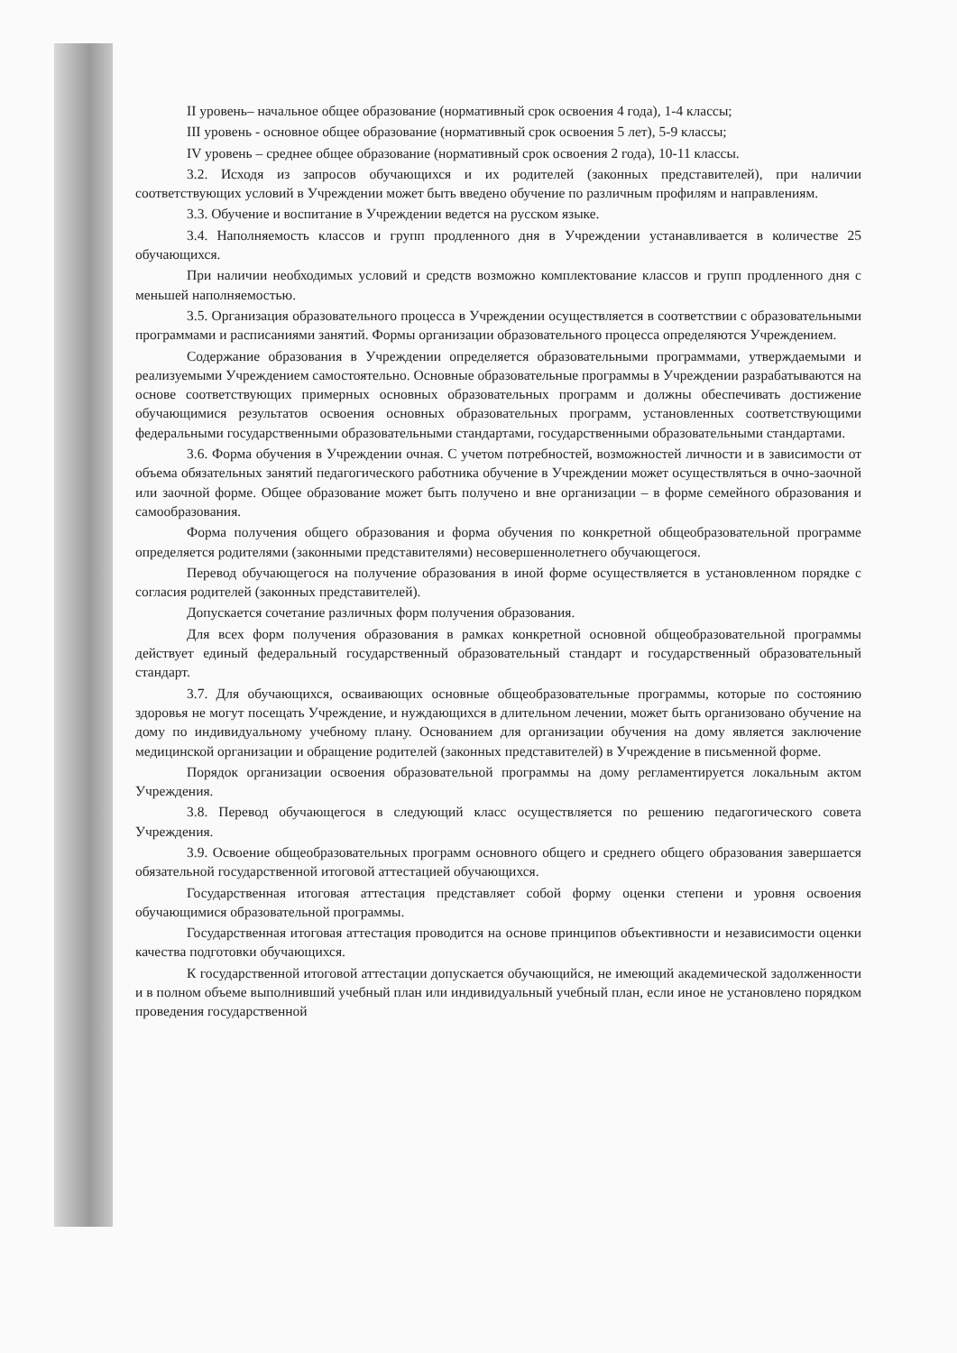II уровень– начальное общее образование (нормативный срок освоения 4 года), 1-4 классы;
III уровень - основное общее образование (нормативный срок освоения 5 лет), 5-9 классы;
IV уровень – среднее общее образование (нормативный срок освоения 2 года), 10-11 классы.
3.2. Исходя из запросов обучающихся и их родителей (законных представителей), при наличии соответствующих условий в Учреждении может быть введено обучение по различным профилям и направлениям.
3.3. Обучение и воспитание в Учреждении ведется на русском языке.
3.4. Наполняемость классов и групп продленного дня в Учреждении устанавливается в количестве 25 обучающихся.
При наличии необходимых условий и средств возможно комплектование классов и групп продленного дня с меньшей наполняемостью.
3.5. Организация образовательного процесса в Учреждении осуществляется в соответствии с образовательными программами и расписаниями занятий. Формы организации образовательного процесса определяются Учреждением.
Содержание образования в Учреждении определяется образовательными программами, утверждаемыми и реализуемыми Учреждением самостоятельно. Основные образовательные программы в Учреждении разрабатываются на основе соответствующих примерных основных образовательных программ и должны обеспечивать достижение обучающимися результатов освоения основных образовательных программ, установленных соответствующими федеральными государственными образовательными стандартами, государственными образовательными стандартами.
3.6. Форма обучения в Учреждении очная. С учетом потребностей, возможностей личности и в зависимости от объема обязательных занятий педагогического работника обучение в Учреждении может осуществляться в очно-заочной или заочной форме. Общее образование может быть получено и вне организации – в форме семейного образования и самообразования.
Форма получения общего образования и форма обучения по конкретной общеобразовательной программе определяется родителями (законными представителями) несовершеннолетнего обучающегося.
Перевод обучающегося на получение образования в иной форме осуществляется в установленном порядке с согласия родителей (законных представителей).
Допускается сочетание различных форм получения образования.
Для всех форм получения образования в рамках конкретной основной общеобразовательной программы действует единый федеральный государственный образовательный стандарт и государственный образовательный стандарт.
3.7. Для обучающихся, осваивающих основные общеобразовательные программы, которые по состоянию здоровья не могут посещать Учреждение, и нуждающихся в длительном лечении, может быть организовано обучение на дому по индивидуальному учебному плану. Основанием для организации обучения на дому является заключение медицинской организации и обращение родителей (законных представителей) в Учреждение в письменной форме.
Порядок организации освоения образовательной программы на дому регламентируется локальным актом Учреждения.
3.8. Перевод обучающегося в следующий класс осуществляется по решению педагогического совета Учреждения.
3.9. Освоение общеобразовательных программ основного общего и среднего общего образования завершается обязательной государственной итоговой аттестацией обучающихся.
Государственная итоговая аттестация представляет собой форму оценки степени и уровня освоения обучающимися образовательной программы.
Государственная итоговая аттестация проводится на основе принципов объективности и независимости оценки качества подготовки обучающихся.
К государственной итоговой аттестации допускается обучающийся, не имеющий академической задолженности и в полном объеме выполнивший учебный план или индивидуальный учебный план, если иное не установлено порядком проведения государственной